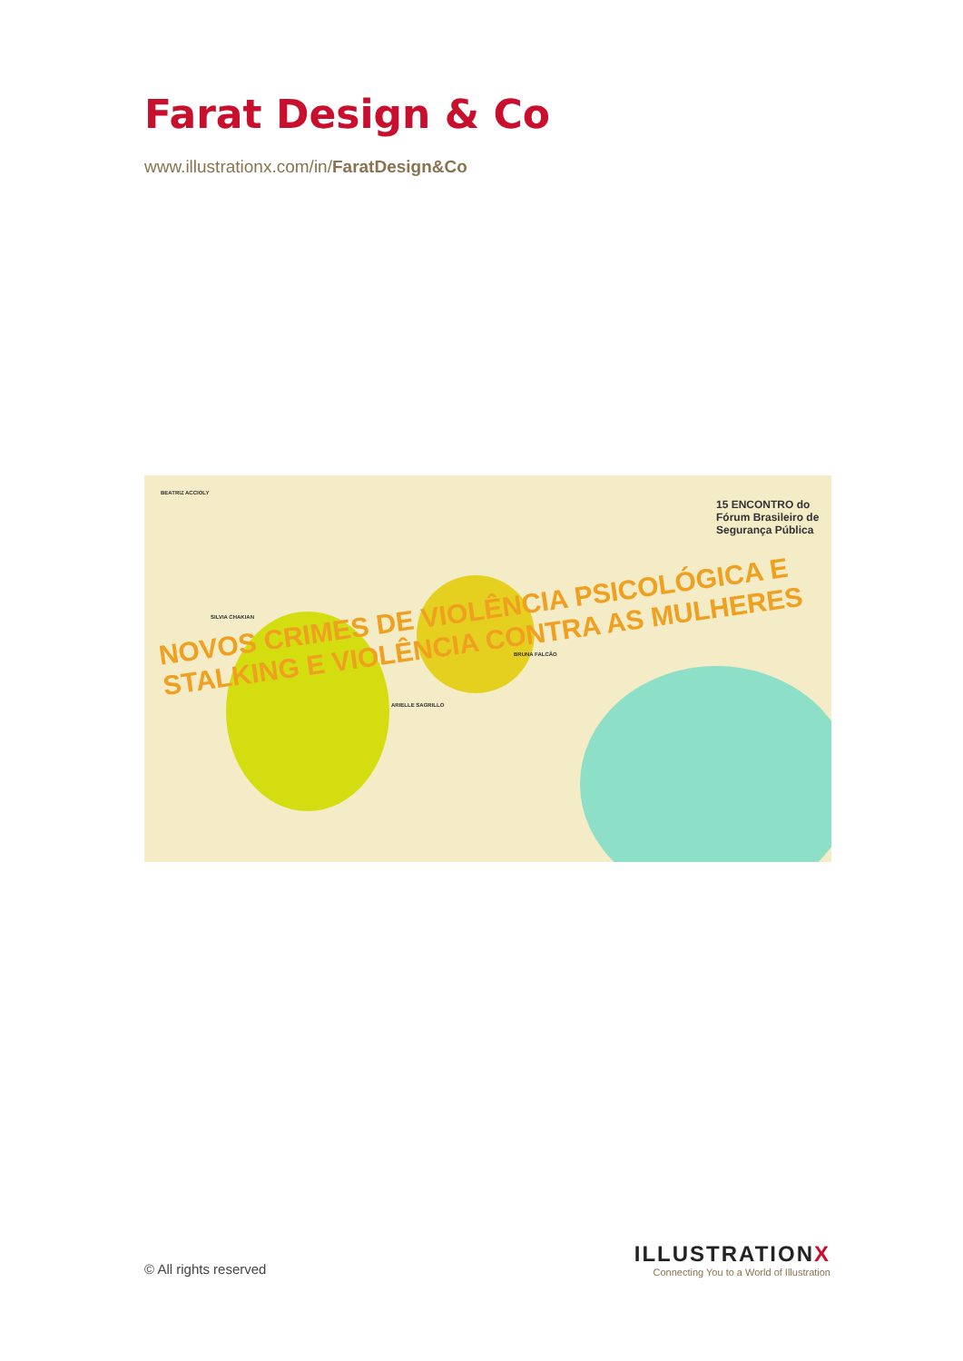Farat Design & Co
www.illustrationx.com/in/FaratDesign&Co
NOVOS CRIMES DE VIOLÊNCIA PSICOLÓGICA E STALKING E VIOLÊNCIA CONTRA AS MULHERES
BEATRIZ ACCIOLY
SILVIA CHAKIAN
ARIELLE SAGRILLO
BRUNA FALCÃO
15 ENCONTRO do Fórum Brasileiro de Segurança Pública
© All rights reserved
ILLUSTRATIONX
Connecting You to a World of Illustration